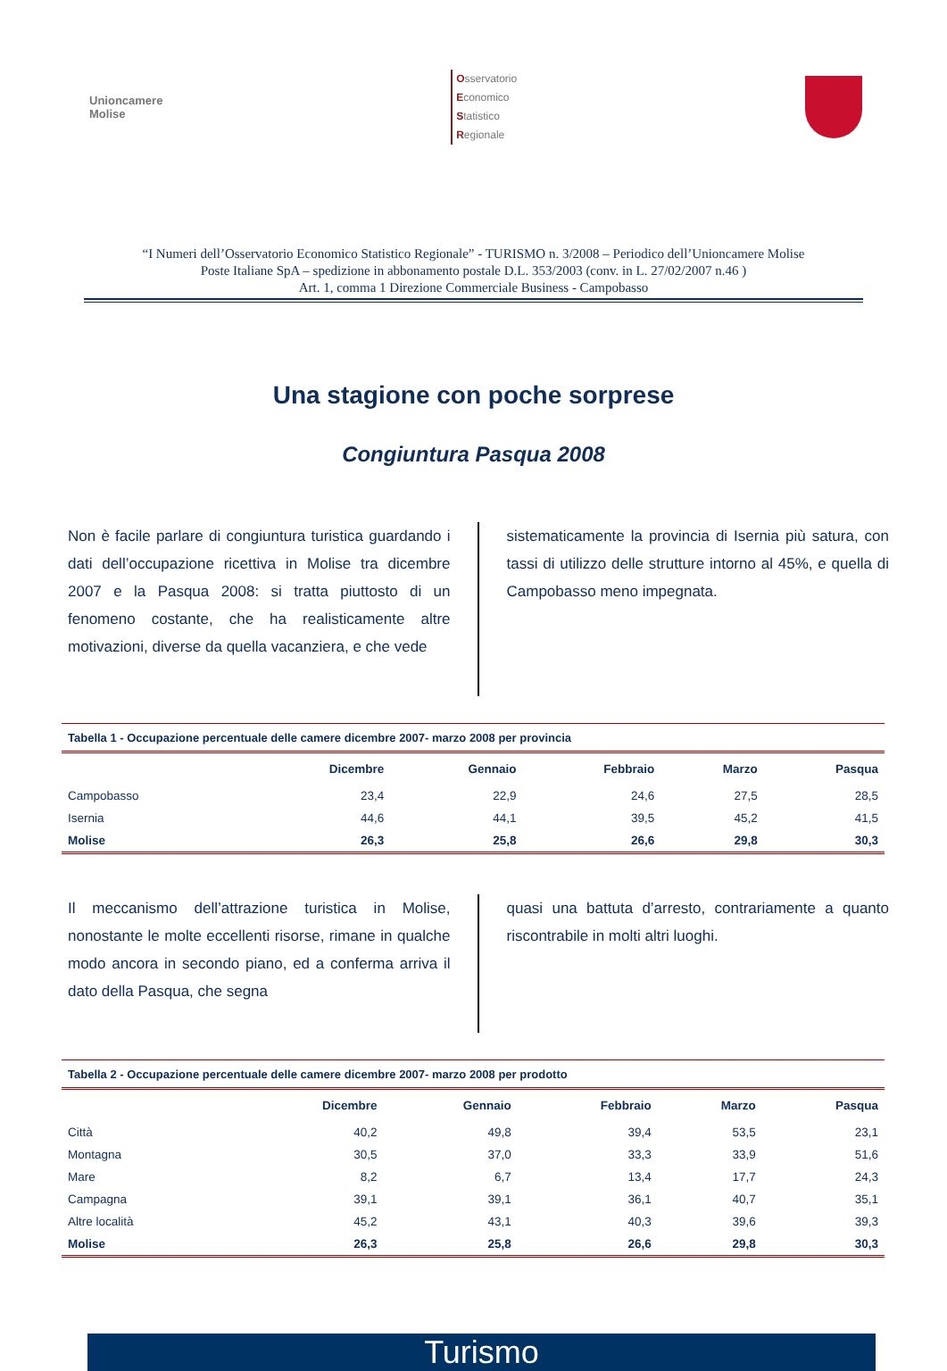Unioncamere
Molise
Osservatorio
Economico
Statistico
Regionale
“I Numeri dell’Osservatorio Economico Statistico Regionale” - TURISMO n. 3/2008 – Periodico dell’Unioncamere Molise
Poste Italiane SpA – spedizione in abbonamento postale D.L. 353/2003 (conv. in L. 27/02/2007 n.46 )
Art. 1, comma 1 Direzione Commerciale Business - Campobasso
Una stagione con poche sorprese
Congiuntura Pasqua 2008
Non è facile parlare di congiuntura turistica guardando i dati dell’occupazione ricettiva in Molise tra dicembre 2007 e la Pasqua 2008: si tratta piuttosto di un fenomeno costante, che ha realisticamente altre motivazioni, diverse da quella vacanziera, e che vede
sistematicamente la provincia di Isernia più satura, con tassi di utilizzo delle strutture intorno al 45%, e quella di Campobasso meno impegnata.
Tabella 1 - Occupazione percentuale delle camere dicembre 2007- marzo 2008 per provincia
| | Dicembre | Gennaio | Febbraio | Marzo | Pasqua |
| --- | --- | --- | --- | --- | --- |
| Campobasso | 23,4 | 22,9 | 24,6 | 27,5 | 28,5 |
| Isernia | 44,6 | 44,1 | 39,5 | 45,2 | 41,5 |
| Molise | 26,3 | 25,8 | 26,6 | 29,8 | 30,3 |
Il meccanismo dell’attrazione turistica in Molise, nonostante le molte eccellenti risorse, rimane in qualche modo ancora in secondo piano, ed a conferma arriva il dato della Pasqua, che segna
quasi una battuta d’arresto, contrariamente a quanto riscontrabile in molti altri luoghi.
Tabella 2 - Occupazione percentuale delle camere dicembre 2007- marzo 2008 per prodotto
| | Dicembre | Gennaio | Febbraio | Marzo | Pasqua |
| --- | --- | --- | --- | --- | --- |
| Città | 40,2 | 49,8 | 39,4 | 53,5 | 23,1 |
| Montagna | 30,5 | 37,0 | 33,3 | 33,9 | 51,6 |
| Mare | 8,2 | 6,7 | 13,4 | 17,7 | 24,3 |
| Campagna | 39,1 | 39,1 | 36,1 | 40,7 | 35,1 |
| Altre località | 45,2 | 43,1 | 40,3 | 39,6 | 39,3 |
| Molise | 26,3 | 25,8 | 26,6 | 29,8 | 30,3 |
Turismo